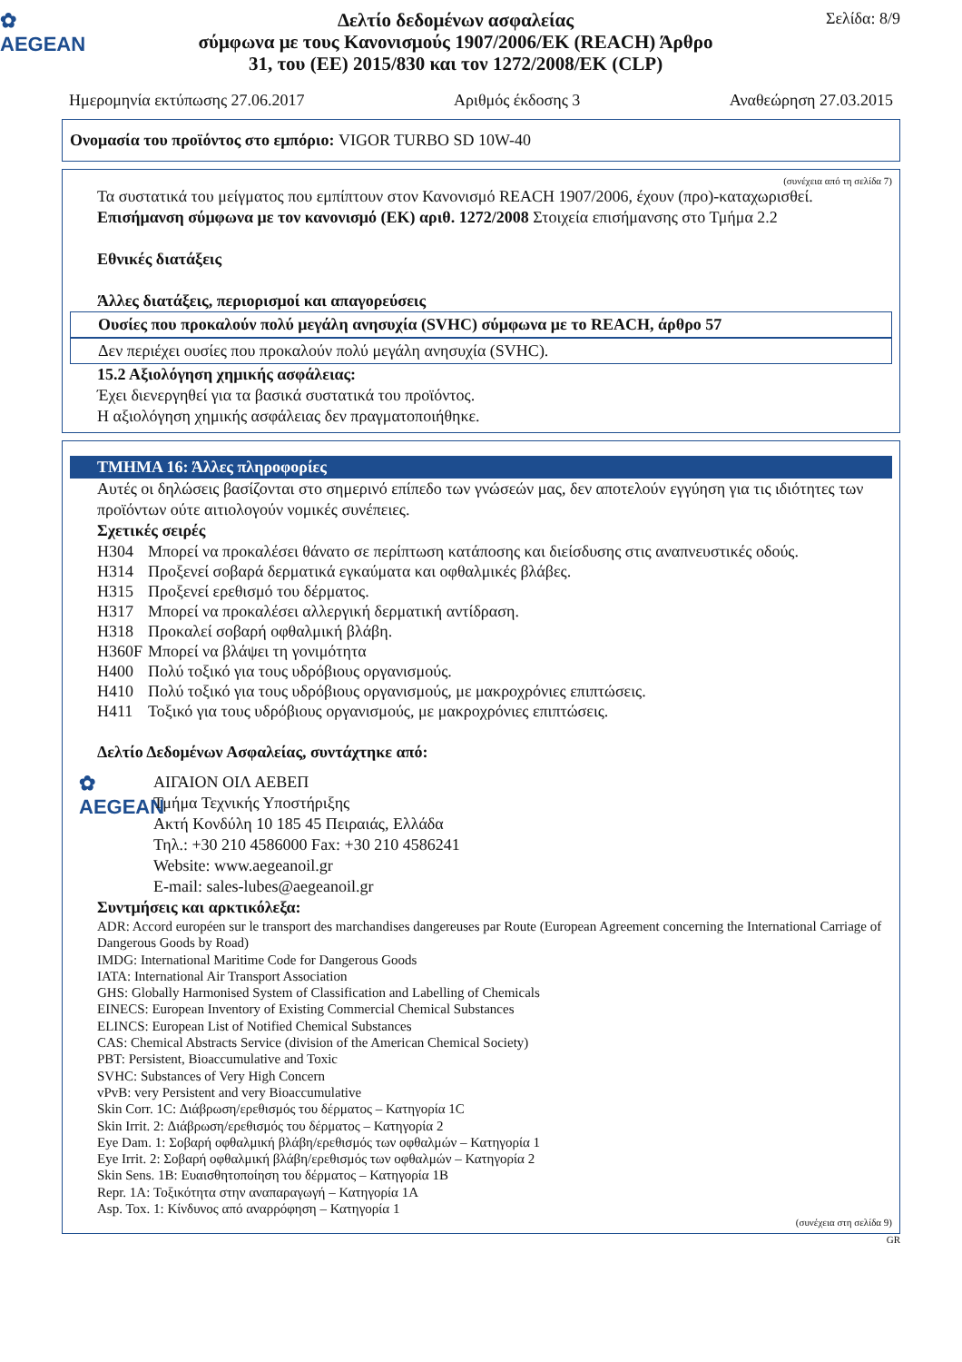✿
AEGEAN
Δελτίο δεδομένων ασφαλείας
σύμφωνα με τους Κανονισμούς 1907/2006/ΕΚ (REACH) Άρθρο
31, του (ΕΕ) 2015/830 και τον 1272/2008/ΕΚ (CLP)
Σελίδα: 8/9
Ημερομηνία εκτύπωσης 27.06.2017 Αριθμός έκδοσης 3 Αναθεώρηση 27.03.2015
Ονομασία του προϊόντος στο εμπόριο: VIGOR TURBO SD 10W-40
(συνέχεια από τη σελίδα 7)
Τα συστατικά του μείγματος που εμπίπτουν στον Κανονισμό REACH 1907/2006, έχουν (προ)-καταχωρισθεί.
Επισήμανση σύμφωνα με τον κανονισμό (ΕΚ) αριθ. 1272/2008 Στοιχεία επισήμανσης στο Τμήμα 2.2
Εθνικές διατάξεις
Άλλες διατάξεις, περιορισμοί και απαγορεύσεις
Ουσίες που προκαλούν πολύ μεγάλη ανησυχία (SVHC) σύμφωνα με το REACH, άρθρο 57
Δεν περιέχει ουσίες που προκαλούν πολύ μεγάλη ανησυχία (SVHC).
15.2 Αξιολόγηση χημικής ασφάλειας:
Έχει διενεργηθεί για τα βασικά συστατικά του προϊόντος.
Η αξιολόγηση χημικής ασφάλειας δεν πραγματοποιήθηκε.
ΤΜΗΜΑ 16: Άλλες πληροφορίες
Αυτές οι δηλώσεις βασίζονται στο σημερινό επίπεδο των γνώσεών μας, δεν αποτελούν εγγύηση για τις ιδιότητες των προϊόντων ούτε αιτιολογούν νομικές συνέπειες.
Σχετικές σειρές
| H304 | Μπορεί να προκαλέσει θάνατο σε περίπτωση κατάποσης και διείσδυσης στις αναπνευστικές οδούς. |
| H314 | Προξενεί σοβαρά δερματικά εγκαύματα και οφθαλμικές βλάβες. |
| H315 | Προξενεί ερεθισμό του δέρματος. |
| H317 | Μπορεί να προκαλέσει αλλεργική δερματική αντίδραση. |
| H318 | Προκαλεί σοβαρή οφθαλμική βλάβη. |
| H360F | Μπορεί να βλάψει τη γονιμότητα |
| H400 | Πολύ τοξικό για τους υδρόβιους οργανισμούς. |
| H410 | Πολύ τοξικό για τους υδρόβιους οργανισμούς, με μακροχρόνιες επιπτώσεις. |
| H411 | Τοξικό για τους υδρόβιους οργανισμούς, με μακροχρόνιες επιπτώσεις. |
Δελτίο Δεδομένων Ασφαλείας, συντάχτηκε από:
✿
AEGEAN
ΑΙΓΑΙΟΝ ΟΙΛ ΑΕΒΕΠ
Τμήμα Τεχνικής Υποστήριξης
Ακτή Κονδύλη 10 185 45 Πειραιάς, Ελλάδα
Τηλ.: +30 210 4586000 Fax: +30 210 4586241
Website: www.aegeanoil.gr
E-mail: sales-lubes@aegeanoil.gr
Συντμήσεις και αρκτικόλεξα:
ADR: Accord européen sur le transport des marchandises dangereuses par Route (European Agreement concerning the International Carriage of Dangerous Goods by Road)
IMDG: International Maritime Code for Dangerous Goods
IATA: International Air Transport Association
GHS: Globally Harmonised System of Classification and Labelling of Chemicals
EINECS: European Inventory of Existing Commercial Chemical Substances
ELINCS: European List of Notified Chemical Substances
CAS: Chemical Abstracts Service (division of the American Chemical Society)
PBT: Persistent, Bioaccumulative and Toxic
SVHC: Substances of Very High Concern
vPvB: very Persistent and very Bioaccumulative
Skin Corr. 1C: Διάβρωση/ερεθισμός του δέρματος – Κατηγορία 1C
Skin Irrit. 2: Διάβρωση/ερεθισμός του δέρματος – Κατηγορία 2
Eye Dam. 1: Σοβαρή οφθαλμική βλάβη/ερεθισμός των οφθαλμών – Κατηγορία 1
Eye Irrit. 2: Σοβαρή οφθαλμική βλάβη/ερεθισμός των οφθαλμών – Κατηγορία 2
Skin Sens. 1B: Ευαισθητοποίηση του δέρματος – Κατηγορία 1B
Repr. 1A: Τοξικότητα στην αναπαραγωγή – Κατηγορία 1A
Asp. Tox. 1: Κίνδυνος από αναρρόφηση – Κατηγορία 1
(συνέχεια στη σελίδα 9)
GR